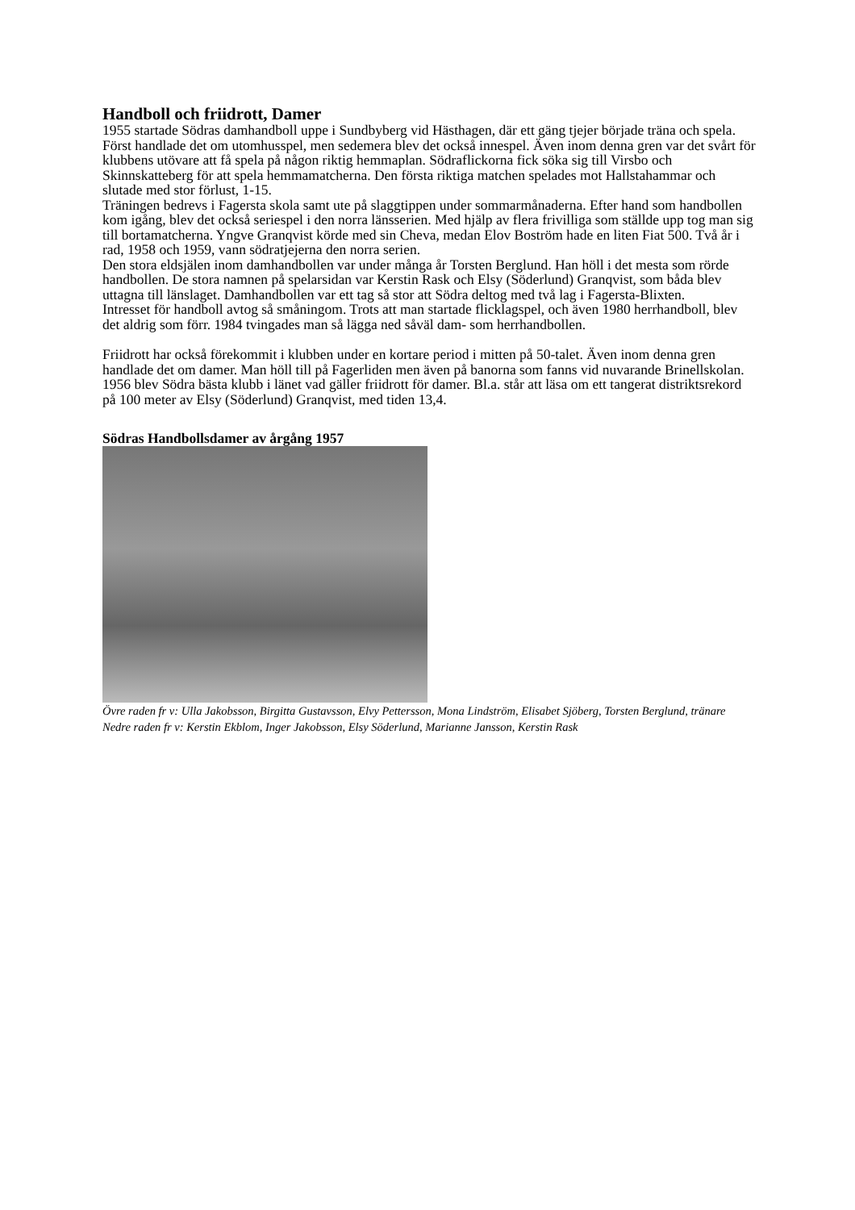Handboll och friidrott, Damer
1955 startade Södras damhandboll uppe i Sundbyberg vid Hästhagen, där ett gäng tjejer började träna och spela. Först handlade det om utomhusspel, men sedemera blev det också innespel. Även inom denna gren var det svårt för klubbens utövare att få spela på någon riktig hemmaplan. Södraflickorna fick söka sig till Virsbo och Skinnskatteberg för att spela hemmamatcherna. Den första riktiga matchen spelades mot Hallstahammar och slutade med stor förlust, 1-15.
Träningen bedrevs i Fagersta skola samt ute på slaggtippen under sommarmånaderna. Efter hand som handbollen kom igång, blev det också seriespel i den norra länsserien. Med hjälp av flera frivilliga som ställde upp tog man sig till bortamatcherna. Yngve Granqvist körde med sin Cheva, medan Elov Boström hade en liten Fiat 500. Två år i rad, 1958 och 1959, vann södratjejerna den norra serien.
Den stora eldsjälen inom damhandbollen var under många år Torsten Berglund. Han höll i det mesta som rörde handbollen. De stora namnen på spelarsidan var Kerstin Rask och Elsy (Söderlund) Granqvist, som båda blev uttagna till länslaget. Damhandbollen var ett tag så stor att Södra deltog med två lag i Fagersta-Blixten.
Intresset för handboll avtog så småningom. Trots att man startade flicklagspel, och även 1980 herrhandboll, blev det aldrig som förr. 1984 tvingades man så lägga ned såväl dam- som herrhandbollen.
Friidrott har också förekommit i klubben under en kortare period i mitten på 50-talet. Även inom denna gren handlade det om damer. Man höll till på Fagerliden men även på banorna som fanns vid nuvarande Brinellskolan. 1956 blev Södra bästa klubb i länet vad gäller friidrott för damer. Bl.a. står att läsa om ett tangerat distriktsrekord på 100 meter av Elsy (Söderlund) Granqvist, med tiden 13,4.
Södras Handbollsdamer av årgång 1957
Övre raden fr v: Ulla Jakobsson, Birgitta Gustavsson, Elvy Pettersson, Mona Lindström, Elisabet Sjöberg, Torsten Berglund, tränare
Nedre raden fr v: Kerstin Ekblom, Inger Jakobsson, Elsy Söderlund, Marianne Jansson, Kerstin Rask